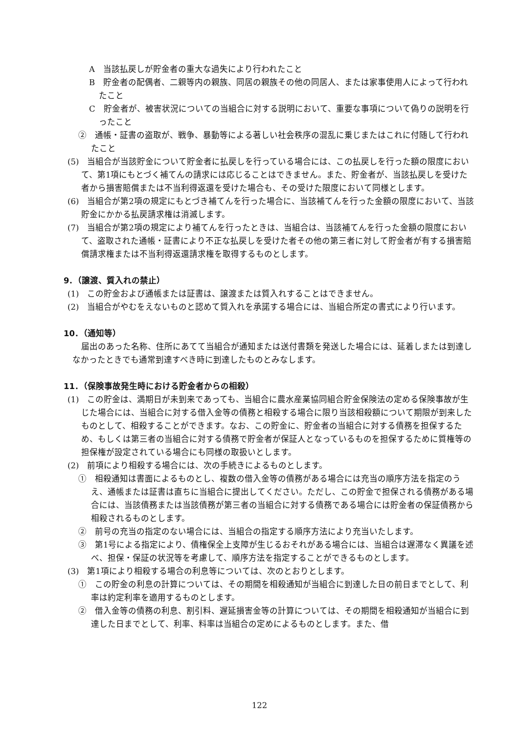A　当該払戻しが貯金者の重大な過失により行われたこと
B　貯金者の配偶者、二親等内の親族、同居の親族その他の同居人、または家事使用人によって行われたこと
C　貯金者が、被害状況についての当組合に対する説明において、重要な事項について偽りの説明を行ったこと
②　通帳・証書の盗取が、戦争、暴動等による著しい社会秩序の混乱に乗じまたはこれに付随して行われたこと
(5)　当組合が当該貯金について貯金者に払戻しを行っている場合には、この払戻しを行った額の限度において、第1項にもとづく補てんの請求には応じることはできません。また、貯金者が、当該払戻しを受けた者から損害賠償または不当利得返還を受けた場合も、その受けた限度において同様とします。
(6)　当組合が第2項の規定にもとづき補てんを行った場合に、当該補てんを行った金額の限度において、当該貯金にかかる払戻請求権は消滅します。
(7)　当組合が第2項の規定により補てんを行ったときは、当組合は、当該補てんを行った金額の限度において、盗取された通帳・証書により不正な払戻しを受けた者その他の第三者に対して貯金者が有する損害賠償請求権または不当利得返還請求権を取得するものとします。
9．（譲渡、質入れの禁止）
(1)　この貯金および通帳または証書は、譲渡または質入れすることはできません。
(2)　当組合がやむをえないものと認めて質入れを承諾する場合には、当組合所定の書式により行います。
10．（通知等）
届出のあった名称、住所にあてて当組合が通知または送付書類を発送した場合には、延着しまたは到達しなかったときでも通常到達すべき時に到達したものとみなします。
11．（保険事故発生時における貯金者からの相殺）
(1)　この貯金は、満期日が未到来であっても、当組合に農水産業協同組合貯金保険法の定める保険事故が生じた場合には、当組合に対する借入金等の債務と相殺する場合に限り当該相殺額について期限が到来したものとして、相殺することができます。なお、この貯金に、貯金者の当組合に対する債務を担保するため、もしくは第三者の当組合に対する債務で貯金者が保証人となっているものを担保するために質権等の担保権が設定されている場合にも同様の取扱いとします。
(2)　前項により相殺する場合には、次の手続きによるものとします。
①　相殺通知は書面によるものとし、複数の借入金等の債務がある場合には充当の順序方法を指定のうえ、通帳または証書は直ちに当組合に提出してください。ただし、この貯金で担保される債務がある場合には、当該債務または当該債務が第三者の当組合に対する債務である場合には貯金者の保証債務から相殺されるものとします。
②　前号の充当の指定のない場合には、当組合の指定する順序方法により充当いたします。
③　第1号による指定により、債権保全上支障が生じるおそれがある場合には、当組合は遅滞なく異議を述べ、担保・保証の状況等を考慮して、順序方法を指定することができるものとします。
(3)　第1項により相殺する場合の利息等については、次のとおりとします。
①　この貯金の利息の計算については、その期間を相殺通知が当組合に到達した日の前日までとして、利率は約定利率を適用するものとします。
②　借入金等の債務の利息、割引料、遅延損害金等の計算については、その期間を相殺通知が当組合に到達した日までとして、利率、料率は当組合の定めによるものとします。また、借
122